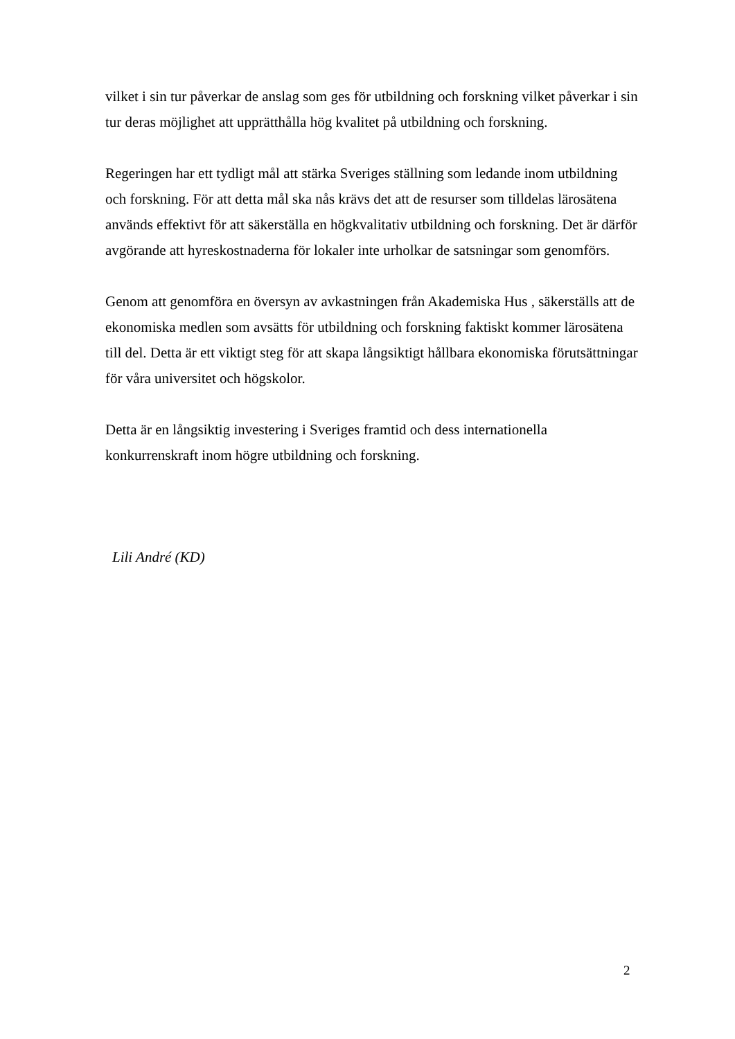vilket i sin tur påverkar de anslag som ges för utbildning och forskning vilket påverkar i sin tur deras möjlighet att upprätthålla hög kvalitet på utbildning och forskning.
Regeringen har ett tydligt mål att stärka Sveriges ställning som ledande inom utbildning och forskning. För att detta mål ska nås krävs det att de resurser som tilldelas lärosätena används effektivt för att säkerställa en högkvalitativ utbildning och forskning. Det är därför avgörande att hyreskostnaderna för lokaler inte urholkar de satsningar som genomförs.
Genom att genomföra en översyn av avkastningen från Akademiska Hus , säkerställs att de ekonomiska medlen som avsätts för utbildning och forskning faktiskt kommer lärosätena till del. Detta är ett viktigt steg för att skapa långsiktigt hållbara ekonomiska förutsättningar för våra universitet och högskolor.
Detta är en långsiktig investering i Sveriges framtid och dess internationella konkurrenskraft inom högre utbildning och forskning.
Lili André (KD)
2